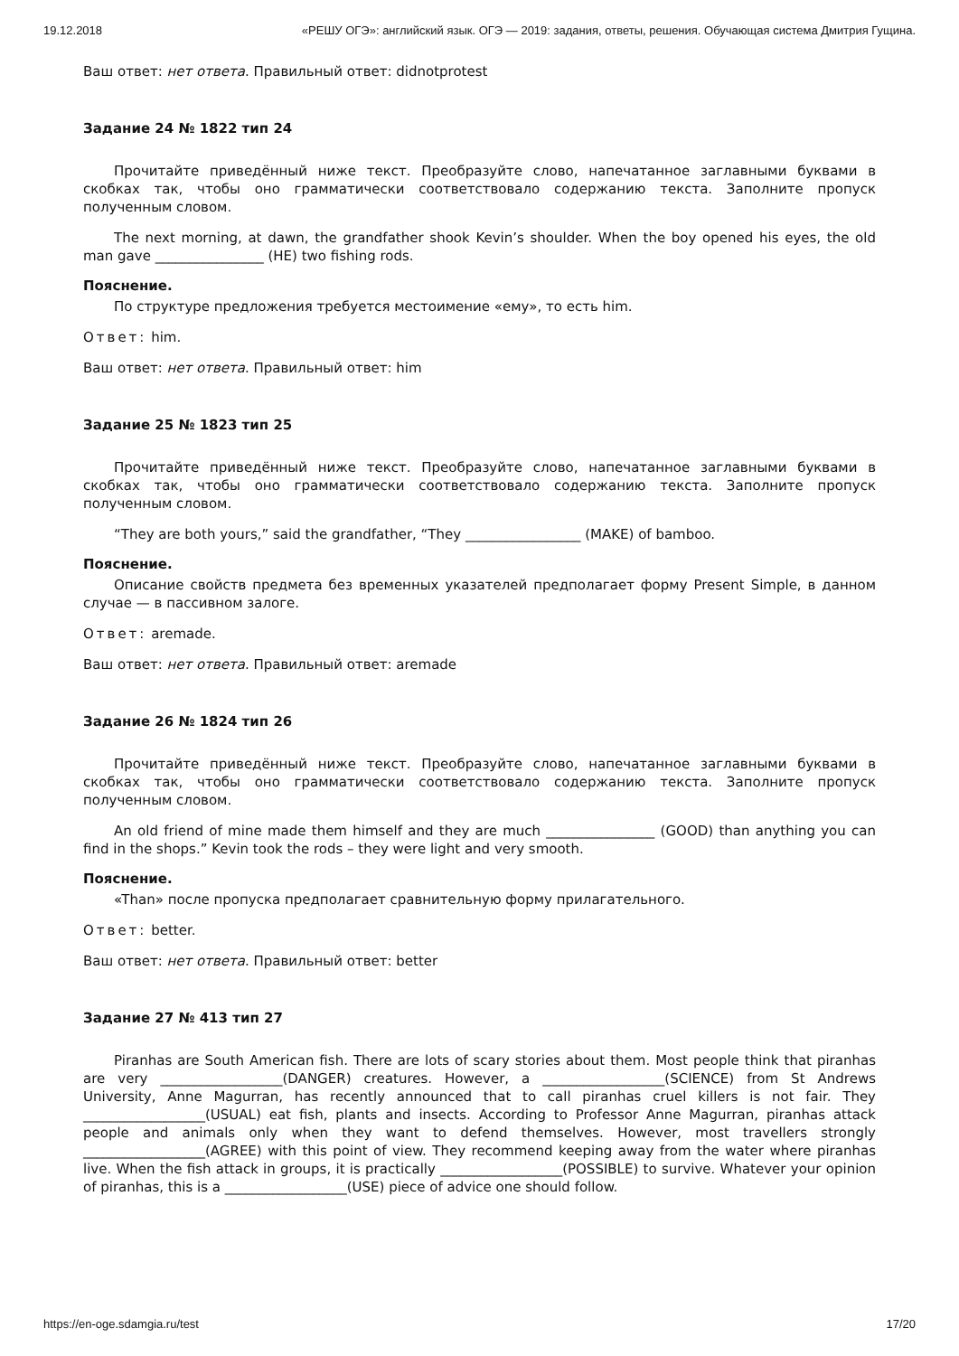19.12.2018 «РЕШУ ОГЭ»: английский язык. ОГЭ — 2019: задания, ответы, решения. Обучающая система Дмитрия Гущина.
Ваш ответ: нет ответа. Правильный ответ: didnotprotest
Задание 24 № 1822 тип 24
Прочитайте приведённый ниже текст. Преобразуйте слово, напечатанное заглавными буквами в скобках так, чтобы оно грамматически соответствовало содержанию текста. Заполните пропуск полученным словом.
The next morning, at dawn, the grandfather shook Kevin’s shoulder. When the boy opened his eyes, the old man gave ________________ (HE) two fishing rods.
Пояснение.
По структуре предложения требуется местоимение «ему», то есть him.
Ответ: him.
Ваш ответ: нет ответа. Правильный ответ: him
Задание 25 № 1823 тип 25
Прочитайте приведённый ниже текст. Преобразуйте слово, напечатанное заглавными буквами в скобках так, чтобы оно грамматически соответствовало содержанию текста. Заполните пропуск полученным словом.
“They are both yours,” said the grandfather, “They _________________ (MAKE) of bamboo.
Пояснение.
Описание свойств предмета без временных указателей предполагает форму Present Simple, в данном случае — в пассивном залоге.
Ответ: aremade.
Ваш ответ: нет ответа. Правильный ответ: aremade
Задание 26 № 1824 тип 26
Прочитайте приведённый ниже текст. Преобразуйте слово, напечатанное заглавными буквами в скобках так, чтобы оно грамматически соответствовало содержанию текста. Заполните пропуск полученным словом.
An old friend of mine made them himself and they are much ________________ (GOOD) than anything you can find in the shops.” Kevin took the rods – they were light and very smooth.
Пояснение.
«Than» после пропуска предполагает сравнительную форму прилагательного.
Ответ: better.
Ваш ответ: нет ответа. Правильный ответ: better
Задание 27 № 413 тип 27
Piranhas are South American fish. There are lots of scary stories about them. Most people think that piranhas are very __________________(DANGER) creatures. However, a __________________(SCIENCE) from St Andrews University, Anne Magurran, has recently announced that to call piranhas cruel killers is not fair. They __________________(USUAL) eat fish, plants and insects. According to Professor Anne Magurran, piranhas attack people and animals only when they want to defend themselves. However, most travellers strongly __________________(AGREE) with this point of view. They recommend keeping away from the water where piranhas live. When the fish attack in groups, it is practically __________________(POSSIBLE) to survive. Whatever your opinion of piranhas, this is a __________________(USE) piece of advice one should follow.
https://en-oge.sdamgia.ru/test 17/20